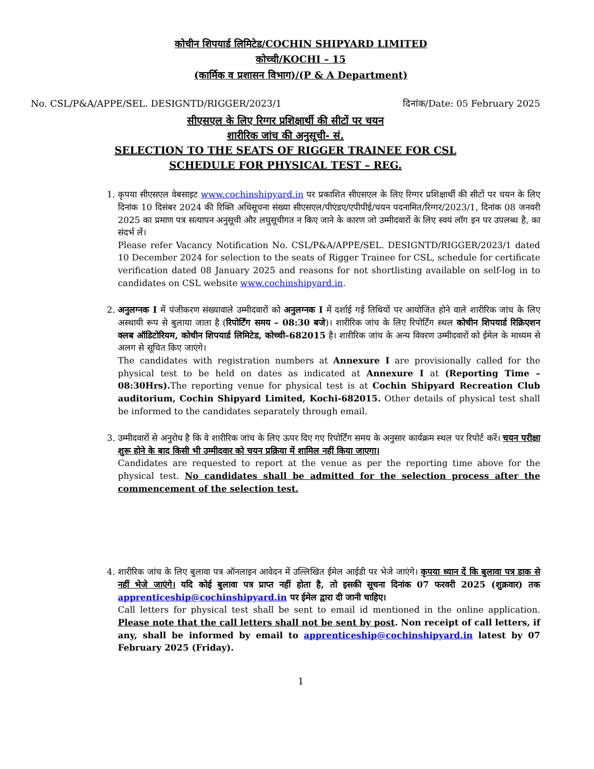कोचीन शिपयार्ड लिमिटेड/COCHIN SHIPYARD LIMITED
कोच्ची/KOCHI – 15
(कार्मिक व प्रशासन विभाग)/(P & A Department)
No. CSL/P&A/APPE/SEL. DESIGNTD/RIGGER/2023/1 दिनांक/Date: 05 February 2025
सीएसएल के लिए रिग्गर प्रशिक्षार्थी की सीटों पर चयन
शारीरिक जांच की अनुसूची- सं.
SELECTION TO THE SEATS OF RIGGER TRAINEE FOR CSL
SCHEDULE FOR PHYSICAL TEST – REG.
1. कृपया सीएसएल वेबसाइट www.cochinshipyard.in पर प्रकाशित सीएसएल के लिए रिग्गर प्रशिक्षार्थी की सीटों पर चयन के लिए दिनांक 10 दिसंबर 2024 की रिक्ति अधिसूचना संख्या सीएसएल/पीएंडए/एपीपीई/चयन पदनामित/रिग्गर/2023/1, दिनांक 08 जनवरी 2025 का प्रमाण पत्र सत्यापन अनुसूची और लघुसूचीगत न किए जाने के कारण जो उम्मीदवारों के लिए स्वयं लॉग इन पर उपलब्ध है, का संदर्भ लें।
Please refer Vacancy Notification No. CSL/P&A/APPE/SEL. DESIGNTD/RIGGER/2023/1 dated 10 December 2024 for selection to the seats of Rigger Trainee for CSL, schedule for certificate verification dated 08 January 2025 and reasons for not shortlisting available on self-log in to candidates on CSL website www.cochinshipyard.in.
2. अनुलग्नक I में पंजीकरण संख्यावाले उम्मीदवारों को अनुलग्नक I में दर्शाई गई तिथियों पर आयोजित होने वाले शारीरिक जांच के लिए अस्थायी रूप से बुलाया जाता है (रिपोर्टिंग समय – 08:30 बजे)। शारीरिक जांच के लिए रिपोर्टिंग स्थल कोचीन शिपयार्ड रिक्रिएशन क्लब ऑडिटोरियम, कोचीन शिपयार्ड लिमिटेड, कोच्ची–682015 है। शारीरिक जांच के अन्य विवरण उम्मीदवारों को ईमेल के माध्यम से अलग से सूचित किए जाएंगे।
The candidates with registration numbers at Annexure I are provisionally called for the physical test to be held on dates as indicated at Annexure I at (Reporting Time – 08:30Hrs). The reporting venue for physical test is at Cochin Shipyard Recreation Club auditorium, Cochin Shipyard Limited, Kochi-682015. Other details of physical test shall be informed to the candidates separately through email.
3. उम्मीदवारों से अनुरोध है कि वे शारीरिक जांच के लिए ऊपर दिए गए रिपोर्टिंग समय के अनुसार कार्यक्रम स्थल पर रिपोर्ट करें। चयन परीक्षा शुरू होने के बाद किसी भी उम्मीदवार को चयन प्रक्रिया में शामिल नहीं किया जाएगा।
Candidates are requested to report at the venue as per the reporting time above for the physical test. No candidates shall be admitted for the selection process after the commencement of the selection test.
4. शारीरिक जांच के लिए बुलावा पत्र ऑनलाइन आवेदन में उल्लिखित ईमेल आईडी पर भेजे जाएंगे। कृपया ध्यान दें कि बुलावा पत्र डाक से नहीं भेजे जाएंगे। यदि कोई बुलावा पत्र प्राप्त नहीं होता है, तो इसकी सूचना दिनांक 07 फरवरी 2025 (शुक्रवार) तक apprenticeship@cochinshipyard.in पर ईमेल द्वारा दी जानी चाहिए।
Call letters for physical test shall be sent to email id mentioned in the online application. Please note that the call letters shall not be sent by post. Non receipt of call letters, if any, shall be informed by email to apprenticeship@cochinshipyard.in latest by 07 February 2025 (Friday).
1